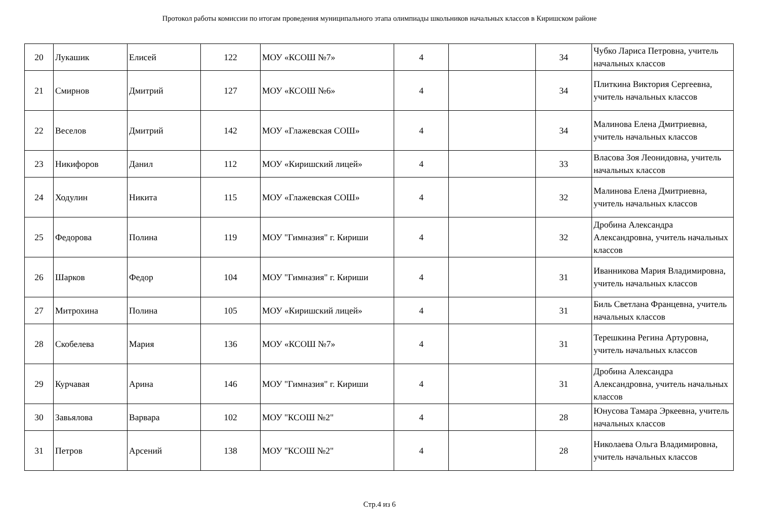Протокол работы комиссии по итогам проведения муниципального этапа олимпиады школьников начальных классов в Киришском районе
| 20 | Лукашик | Елисей | 122 | МОУ «КСОШ №7» | 4 | | 34 | Чубко Лариса Петровна, учитель начальных классов |
| 21 | Смирнов | Дмитрий | 127 | МОУ «КСОШ №6» | 4 | | 34 | Плиткина Виктория Сергеевна, учитель начальных классов |
| 22 | Веселов | Дмитрий | 142 | МОУ «Глажевская СОШ» | 4 | | 34 | Малинова Елена Дмитриевна, учитель начальных классов |
| 23 | Никифоров | Данил | 112 | МОУ «Киришский лицей» | 4 | | 33 | Власова Зоя Леонидовна, учитель начальных классов |
| 24 | Ходулин | Никита | 115 | МОУ «Глажевская СОШ» | 4 | | 32 | Малинова Елена Дмитриевна, учитель начальных классов |
| 25 | Федорова | Полина | 119 | МОУ "Гимназия" г. Кириши | 4 | | 32 | Дробина Александра Александровна, учитель начальных классов |
| 26 | Шарков | Федор | 104 | МОУ "Гимназия" г. Кириши | 4 | | 31 | Иванникова Мария Владимировна, учитель начальных классов |
| 27 | Митрохина | Полина | 105 | МОУ «Киришский лицей» | 4 | | 31 | Биль Светлана Францевна, учитель начальных классов |
| 28 | Скобелева | Мария | 136 | МОУ «КСОШ №7» | 4 | | 31 | Терешкина Регина Артуровна, учитель начальных классов |
| 29 | Курчавая | Арина | 146 | МОУ "Гимназия" г. Кириши | 4 | | 31 | Дробина Александра Александровна, учитель начальных классов |
| 30 | Завьялова | Варвара | 102 | МОУ "КСОШ №2" | 4 | | 28 | Юнусова Тамара Эркеевна, учитель начальных классов |
| 31 | Петров | Арсений | 138 | МОУ "КСОШ №2" | 4 | | 28 | Николаева Ольга Владимировна, учитель начальных классов |
Стр.4 из 6